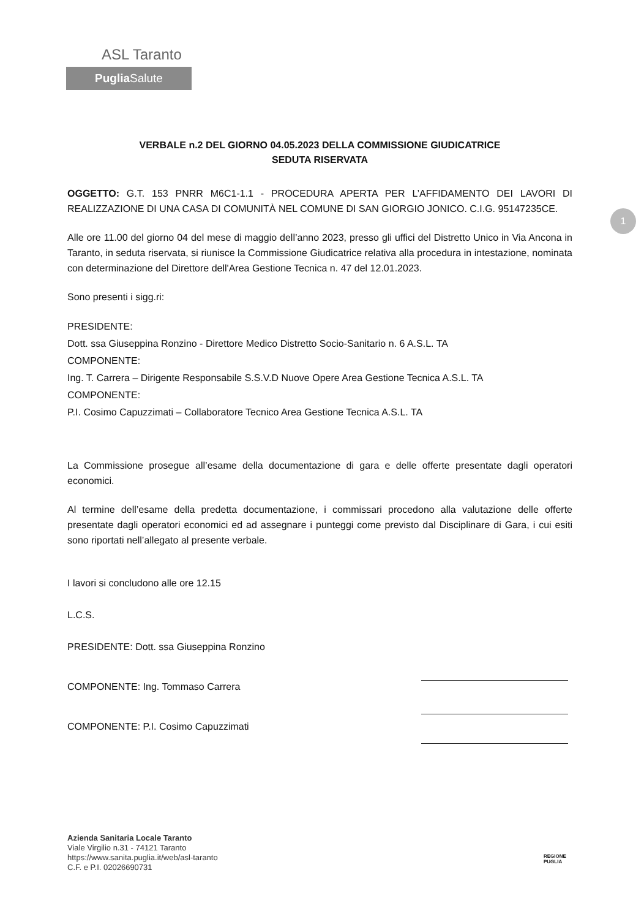ASL Taranto
Puglia Salute
1
VERBALE n.2 DEL GIORNO 04.05.2023 DELLA COMMISSIONE GIUDICATRICE
SEDUTA RISERVATA
OGGETTO: G.T. 153 PNRR M6C1-1.1 - PROCEDURA APERTA PER L’AFFIDAMENTO DEI LAVORI DI REALIZZAZIONE DI UNA CASA DI COMUNITÀ NEL COMUNE DI SAN GIORGIO JONICO. C.I.G. 95147235CE.
Alle ore 11.00 del giorno 04 del mese di maggio dell’anno 2023, presso gli uffici del Distretto Unico in Via Ancona in Taranto, in seduta riservata, si riunisce la Commissione Giudicatrice relativa alla procedura in intestazione, nominata con determinazione del Direttore dell'Area Gestione Tecnica n. 47 del 12.01.2023.
Sono presenti i sigg.ri:
PRESIDENTE:
Dott. ssa Giuseppina Ronzino - Direttore Medico Distretto Socio-Sanitario n. 6 A.S.L. TA
COMPONENTE:
Ing. T. Carrera – Dirigente Responsabile S.S.V.D Nuove Opere Area Gestione Tecnica A.S.L. TA
COMPONENTE:
P.I. Cosimo Capuzzimati – Collaboratore Tecnico Area Gestione Tecnica A.S.L. TA
La Commissione prosegue all’esame della documentazione di gara e delle offerte presentate dagli operatori economici.
Al termine dell’esame della predetta documentazione, i commissari procedono alla valutazione delle offerte presentate dagli operatori economici ed ad assegnare i punteggi come previsto dal Disciplinare di Gara, i cui esiti sono riportati nell’allegato al presente verbale.
I lavori si concludono alle ore 12.15
L.C.S.
PRESIDENTE: Dott. ssa Giuseppina Ronzino
COMPONENTE: Ing. Tommaso Carrera
COMPONENTE: P.I. Cosimo Capuzzimati
Azienda Sanitaria Locale Taranto
Viale Virgilio n.31 - 74121 Taranto
https://www.sanita.puglia.it/web/asl-taranto
C.F. e P.I. 02026690731
REGIONE
PUGLIA